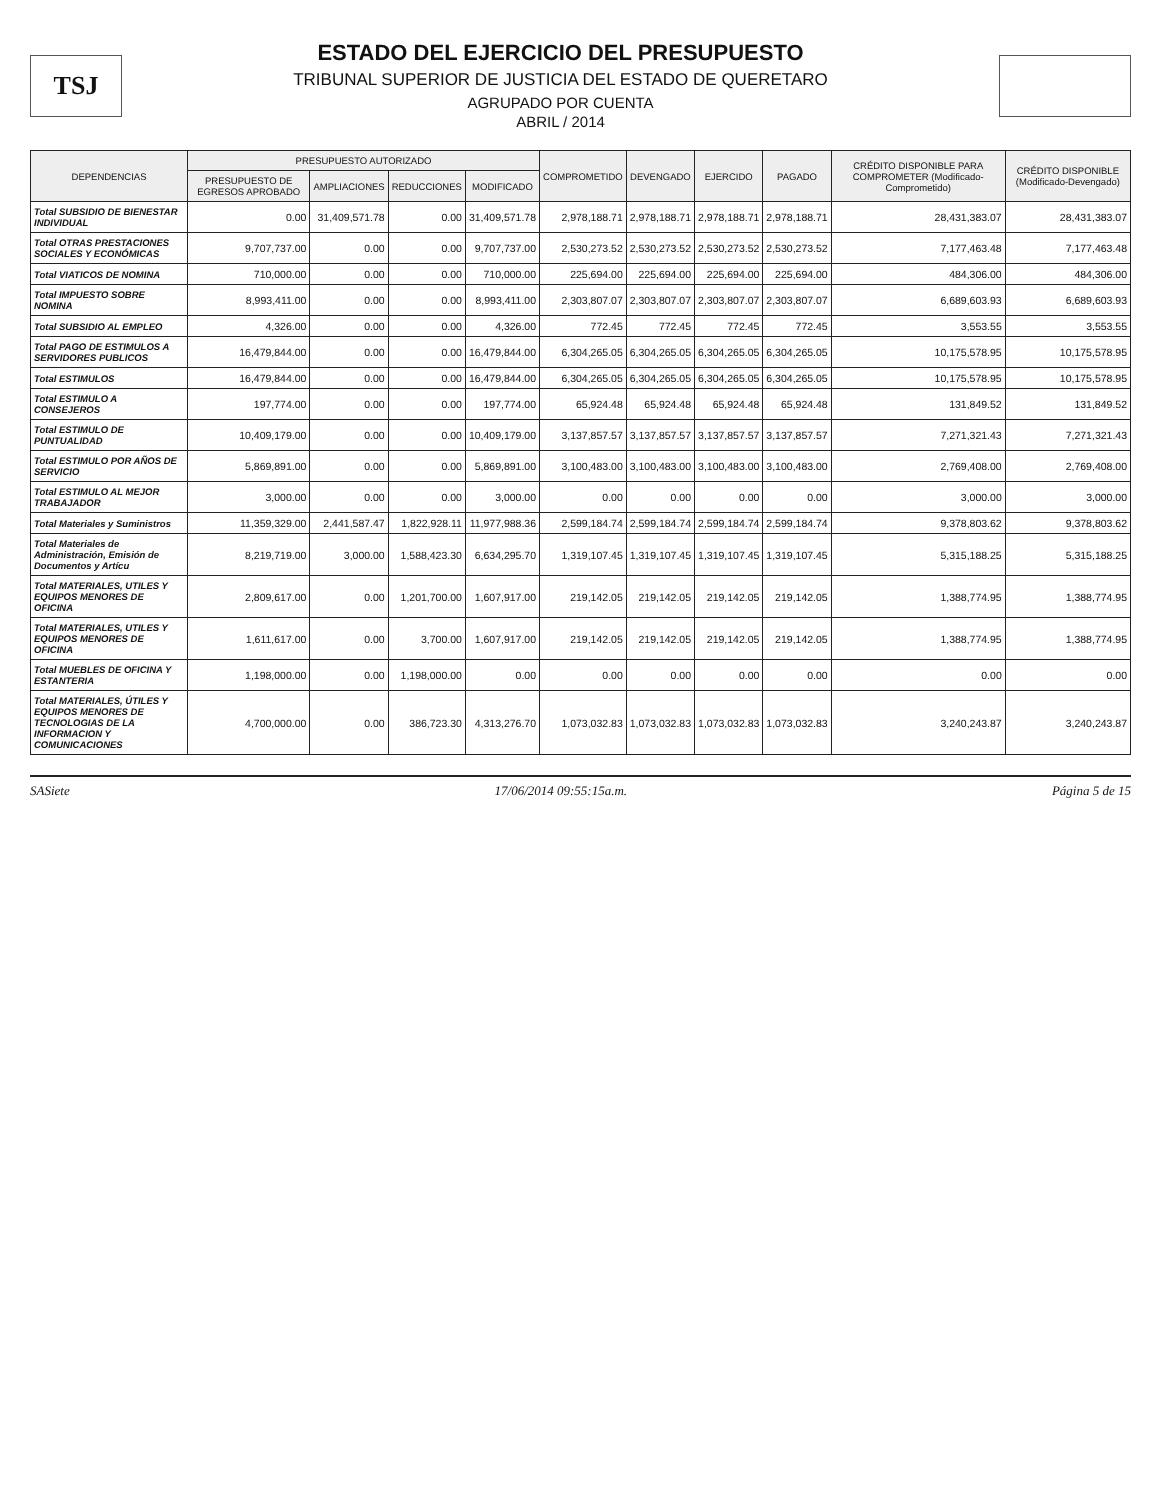TSJ
ESTADO DEL EJERCICIO DEL PRESUPUESTO
TRIBUNAL SUPERIOR DE JUSTICIA DEL ESTADO DE QUERETARO
AGRUPADO POR CUENTA
ABRIL / 2014
| DEPENDENCIAS | PRESUPUESTO AUTORIZADO | | | | COMPROMETIDO | DEVENGADO | EJERCIDO | PAGADO | CRÉDITO DISPONIBLE PARA COMPROMETER (Modificado-Comprometido) | CRÉDITO DISPONIBLE (Modificado-Devengado) |
| --- | --- | --- | --- | --- | --- | --- | --- | --- | --- | --- |
| | PRESUPUESTO DE EGRESOS APROBADO | AMPLIACIONES | REDUCCIONES | MODIFICADO | | | | | | |
| Total SUBSIDIO DE BIENESTAR INDIVIDUAL | 0.00 | 31,409,571.78 | 0.00 | 31,409,571.78 | 2,978,188.71 | 2,978,188.71 | 2,978,188.71 | 2,978,188.71 | 28,431,383.07 | 28,431,383.07 |
| Total OTRAS PRESTACIONES SOCIALES Y ECONÓMICAS | 9,707,737.00 | 0.00 | 0.00 | 9,707,737.00 | 2,530,273.52 | 2,530,273.52 | 2,530,273.52 | 2,530,273.52 | 7,177,463.48 | 7,177,463.48 |
| Total VIATICOS DE NOMINA | 710,000.00 | 0.00 | 0.00 | 710,000.00 | 225,694.00 | 225,694.00 | 225,694.00 | 225,694.00 | 484,306.00 | 484,306.00 |
| Total IMPUESTO SOBRE NOMINA | 8,993,411.00 | 0.00 | 0.00 | 8,993,411.00 | 2,303,807.07 | 2,303,807.07 | 2,303,807.07 | 2,303,807.07 | 6,689,603.93 | 6,689,603.93 |
| Total SUBSIDIO AL EMPLEO | 4,326.00 | 0.00 | 0.00 | 4,326.00 | 772.45 | 772.45 | 772.45 | 772.45 | 3,553.55 | 3,553.55 |
| Total PAGO DE ESTIMULOS A SERVIDORES PUBLICOS | 16,479,844.00 | 0.00 | 0.00 | 16,479,844.00 | 6,304,265.05 | 6,304,265.05 | 6,304,265.05 | 6,304,265.05 | 10,175,578.95 | 10,175,578.95 |
| Total ESTIMULOS | 16,479,844.00 | 0.00 | 0.00 | 16,479,844.00 | 6,304,265.05 | 6,304,265.05 | 6,304,265.05 | 6,304,265.05 | 10,175,578.95 | 10,175,578.95 |
| Total ESTIMULO A CONSEJEROS | 197,774.00 | 0.00 | 0.00 | 197,774.00 | 65,924.48 | 65,924.48 | 65,924.48 | 65,924.48 | 131,849.52 | 131,849.52 |
| Total ESTIMULO DE PUNTUALIDAD | 10,409,179.00 | 0.00 | 0.00 | 10,409,179.00 | 3,137,857.57 | 3,137,857.57 | 3,137,857.57 | 3,137,857.57 | 7,271,321.43 | 7,271,321.43 |
| Total ESTIMULO POR AÑOS DE SERVICIO | 5,869,891.00 | 0.00 | 0.00 | 5,869,891.00 | 3,100,483.00 | 3,100,483.00 | 3,100,483.00 | 3,100,483.00 | 2,769,408.00 | 2,769,408.00 |
| Total ESTIMULO AL MEJOR TRABAJADOR | 3,000.00 | 0.00 | 0.00 | 3,000.00 | 0.00 | 0.00 | 0.00 | 0.00 | 3,000.00 | 3,000.00 |
| Total Materiales y Suministros | 11,359,329.00 | 2,441,587.47 | 1,822,928.11 | 11,977,988.36 | 2,599,184.74 | 2,599,184.74 | 2,599,184.74 | 2,599,184.74 | 9,378,803.62 | 9,378,803.62 |
| Total Materiales de Administración, Emisión de Documentos y Artícu | 8,219,719.00 | 3,000.00 | 1,588,423.30 | 6,634,295.70 | 1,319,107.45 | 1,319,107.45 | 1,319,107.45 | 1,319,107.45 | 5,315,188.25 | 5,315,188.25 |
| Total MATERIALES, UTILES Y EQUIPOS MENORES DE OFICINA | 2,809,617.00 | 0.00 | 1,201,700.00 | 1,607,917.00 | 219,142.05 | 219,142.05 | 219,142.05 | 219,142.05 | 1,388,774.95 | 1,388,774.95 |
| Total MATERIALES, UTILES Y EQUIPOS MENORES DE OFICINA | 1,611,617.00 | 0.00 | 3,700.00 | 1,607,917.00 | 219,142.05 | 219,142.05 | 219,142.05 | 219,142.05 | 1,388,774.95 | 1,388,774.95 |
| Total MUEBLES DE OFICINA Y ESTANTERIA | 1,198,000.00 | 0.00 | 1,198,000.00 | 0.00 | 0.00 | 0.00 | 0.00 | 0.00 | 0.00 | 0.00 |
| Total MATERIALES, ÚTILES Y EQUIPOS MENORES DE TECNOLOGIAS DE LA INFORMACION Y COMUNICACIONES | 4,700,000.00 | 0.00 | 386,723.30 | 4,313,276.70 | 1,073,032.83 | 1,073,032.83 | 1,073,032.83 | 1,073,032.83 | 3,240,243.87 | 3,240,243.87 |
SASiete 17/06/2014 09:55:15a.m. Página 5 de 15